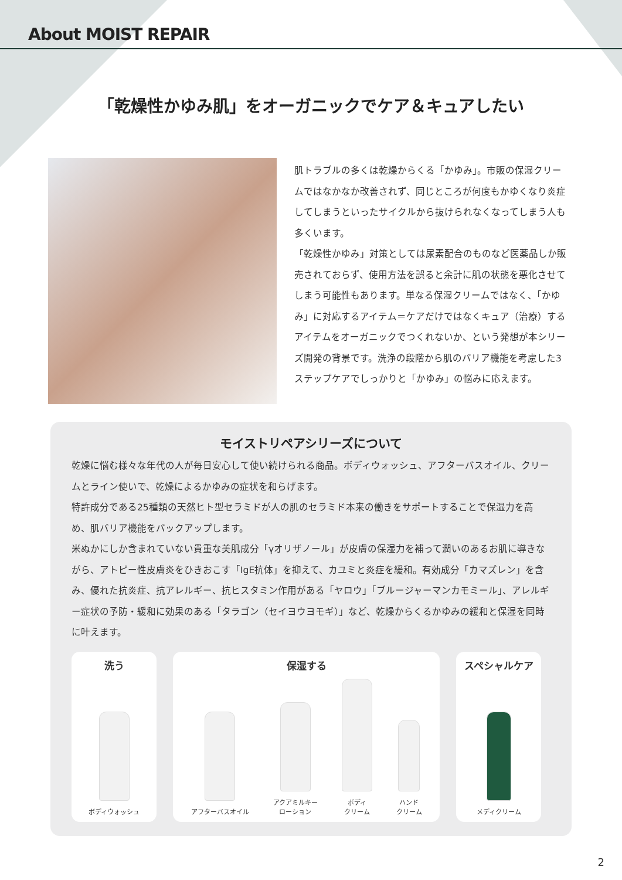About MOIST REPAIR
「乾燥性かゆみ肌」をオーガニックでケア＆キュアしたい
肌トラブルの多くは乾燥からくる「かゆみ」。市販の保湿クリームではなかなか改善されず、同じところが何度もかゆくなり炎症してしまうといったサイクルから抜けられなくなってしまう人も多くいます。
「乾燥性かゆみ」対策としては尿素配合のものなど医薬品しか販売されておらず、使用方法を誤ると余計に肌の状態を悪化させてしまう可能性もあります。単なる保湿クリームではなく、「かゆみ」に対応するアイテム＝ケアだけではなくキュア（治療）するアイテムをオーガニックでつくれないか、という発想が本シリーズ開発の背景です。洗浄の段階から肌のバリア機能を考慮した3ステップケアでしっかりと「かゆみ」の悩みに応えます。
モイストリペアシリーズについて
乾燥に悩む様々な年代の人が毎日安心して使い続けられる商品。ボディウォッシュ、アフターバスオイル、クリームとライン使いで、乾燥によるかゆみの症状を和らげます。
特許成分である25種類の天然ヒト型セラミドが人の肌のセラミド本来の働きをサポートすることで保湿力を高め、肌バリア機能をバックアップします。
米ぬかにしか含まれていない貴重な美肌成分「γオリザノール」が皮膚の保湿力を補って潤いのあるお肌に導きながら、アトピー性皮膚炎をひきおこす「IgE抗体」を抑えて、カユミと炎症を緩和。有効成分「カマズレン」を含み、優れた抗炎症、抗アレルギー、抗ヒスタミン作用がある「ヤロウ」「ブルージャーマンカモミール」、アレルギー症状の予防・緩和に効果のある「タラゴン（セイヨウヨモギ）」など、乾燥からくるかゆみの緩和と保湿を同時に叶えます。
洗う
ボディウォッシュ
保湿する
アフターバスオイル
アクアミルキー
ローション
ボディ
クリーム
ハンド
クリーム
スペシャルケア
メディクリーム
2